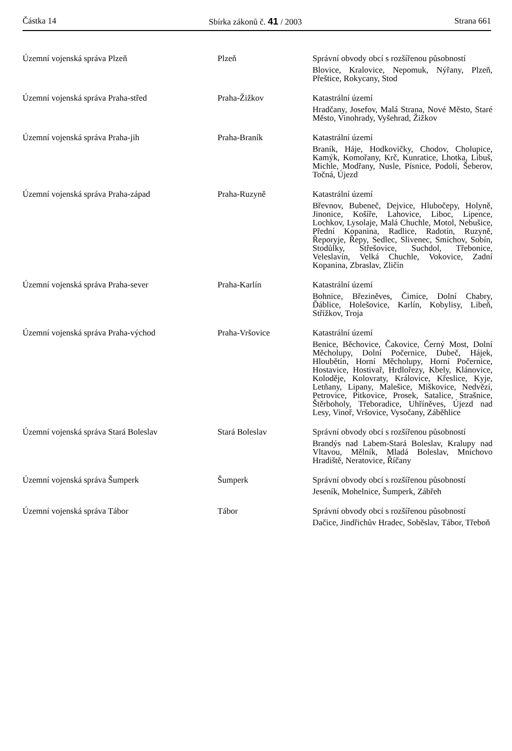Částka 14 Sbírka zákonů č. 41 / 2003 Strana 661
| Územní vojenská správa Plzeň | Plzeň | Správní obvody obcí s rozšířenou působností Blovice, Kralovice, Nepomuk, Nýřany, Plzeň, Přeštice, Rokycany, Stod |
| Územní vojenská správa Praha-střed | Praha-Žižkov | Katastrální území Hradčany, Josefov, Malá Strana, Nové Město, Staré Město, Vinohrady, Vyšehrad, Žižkov |
| Územní vojenská správa Praha-jih | Praha-Braník | Katastrální území Braník, Háje, Hodkovičky, Chodov, Cholupice, Kamýk, Komořany, Krč, Kunratice, Lhotka, Libuš, Michle, Modřany, Nusle, Písnice, Podolí, Šeberov, Točná, Újezd |
| Územní vojenská správa Praha-západ | Praha-Ruzyně | Katastrální území Břevnov, Bubeneč, Dejvice, Hlubočepy, Holyně, Jinonice, Košíře, Lahovice, Liboc, Lipence, Lochkov, Lysolaje, Malá Chuchle, Motol, Nebušice, Přední Kopanina, Radlice, Radotín, Ruzyně, Řeporyje, Řepy, Sedlec, Slivenec, Smíchov, Sobín, Stodůlky, Střešovice, Suchdol, Třebonice, Veleslavín, Velká Chuchle, Vokovice, Zadní Kopanina, Zbraslav, Zličín |
| Územní vojenská správa Praha-sever | Praha-Karlín | Katastrální území Bohnice, Březiněves, Čimice, Dolní Chabry, Ďáblice, Holešovice, Karlín, Kobylisy, Libeň, Střížkov, Troja |
| Územní vojenská správa Praha-východ | Praha-Vršovice | Katastrální území Benice, Běchovice, Čakovice, Černý Most, Dolní Měcholupy, Dolní Počernice, Dubeč, Hájek, Hloubětín, Horní Měcholupy, Horní Počernice, Hostavice, Hostivař, Hrdlořezy, Kbely, Klánovice, Koloděje, Kolovraty, Královice, Křeslice, Kyje, Letňany, Lipany, Malešice, Miškovice, Nedvězí, Petrovice, Pitkovice, Prosek, Satalice, Strašnice, Štěrboholy, Třeboradice, Uhříněves, Újezd nad Lesy, Vinoř, Vršovice, Vysočany, Záběhlice |
| Územní vojenská správa Stará Boleslav | Stará Boleslav | Správní obvody obcí s rozšířenou působností Brandýs nad Labem-Stará Boleslav, Kralupy nad Vltavou, Mělník, Mladá Boleslav, Mnichovo Hradiště, Neratovice, Říčany |
| Územní vojenská správa Šumperk | Šumperk | Správní obvody obcí s rozšířenou působností Jeseník, Mohelnice, Šumperk, Zábřeh |
| Územní vojenská správa Tábor | Tábor | Správní obvody obcí s rozšířenou působností Dačice, Jindřichův Hradec, Soběslav, Tábor, Třeboň |